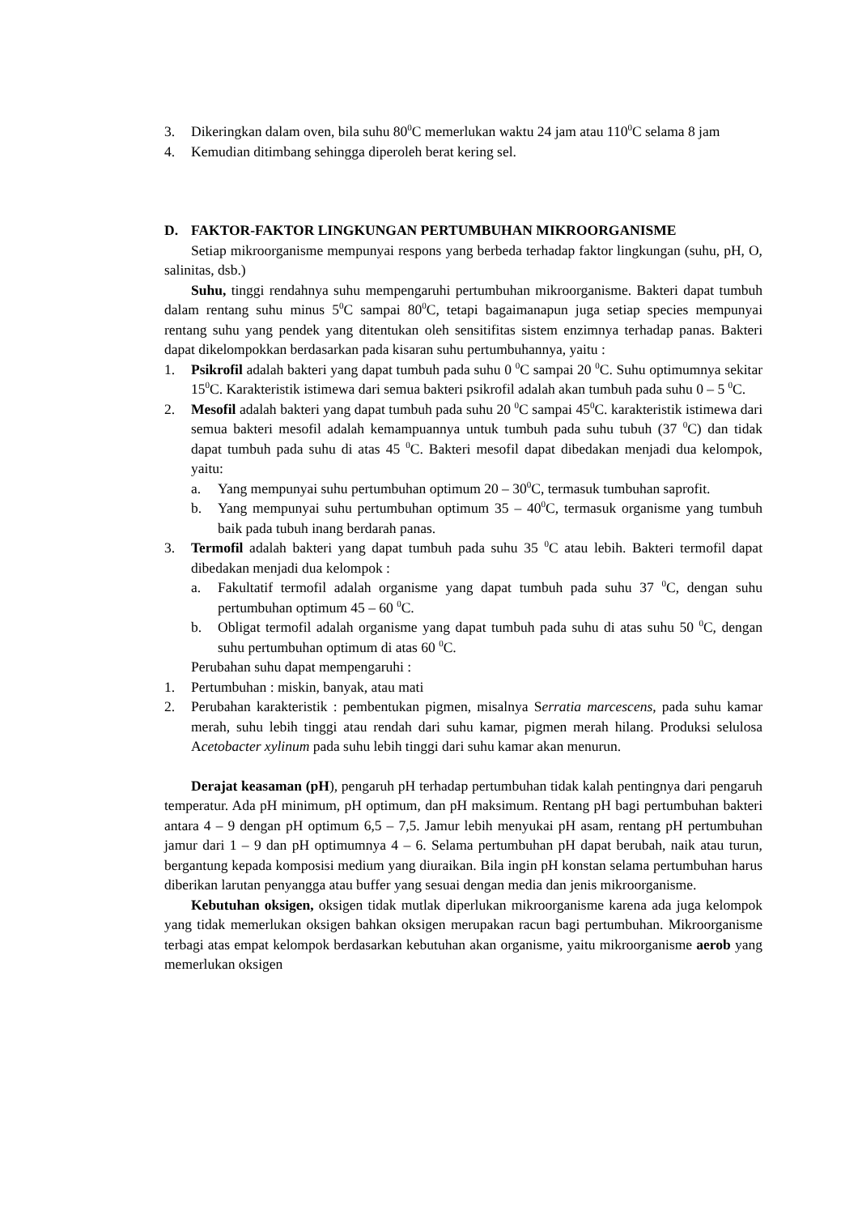3. Dikeringkan dalam oven, bila suhu 80<sup>0</sup>C memerlukan waktu 24 jam atau 110<sup>0</sup>C selama 8 jam
4. Kemudian ditimbang sehingga diperoleh berat kering sel.
D. FAKTOR-FAKTOR LINGKUNGAN PERTUMBUHAN MIKROORGANISME
Setiap mikroorganisme mempunyai respons yang berbeda terhadap faktor lingkungan (suhu, pH, O, salinitas, dsb.)
Suhu, tinggi rendahnya suhu mempengaruhi pertumbuhan mikroorganisme. Bakteri dapat tumbuh dalam rentang suhu minus 5<sup>0</sup>C sampai 80<sup>0</sup>C, tetapi bagaimanapun juga setiap species mempunyai rentang suhu yang pendek yang ditentukan oleh sensitifitas sistem enzimnya terhadap panas. Bakteri dapat dikelompokkan berdasarkan pada kisaran suhu pertumbuhannya, yaitu :
1. Psikrofil adalah bakteri yang dapat tumbuh pada suhu 0 <sup>0</sup>C sampai 20 <sup>0</sup>C. Suhu optimumnya sekitar 15<sup>0</sup>C. Karakteristik istimewa dari semua bakteri psikrofil adalah akan tumbuh pada suhu 0 – 5 <sup>0</sup>C.
2. Mesofil adalah bakteri yang dapat tumbuh pada suhu 20 <sup>0</sup>C sampai 45<sup>0</sup>C. karakteristik istimewa dari semua bakteri mesofil adalah kemampuannya untuk tumbuh pada suhu tubuh (37 <sup>0</sup>C) dan tidak dapat tumbuh pada suhu di atas 45 <sup>0</sup>C. Bakteri mesofil dapat dibedakan menjadi dua kelompok, yaitu:
a. Yang mempunyai suhu pertumbuhan optimum 20 – 30<sup>0</sup>C, termasuk tumbuhan saprofit.
b. Yang mempunyai suhu pertumbuhan optimum 35 – 40<sup>0</sup>C, termasuk organisme yang tumbuh baik pada tubuh inang berdarah panas.
3. Termofil adalah bakteri yang dapat tumbuh pada suhu 35 <sup>0</sup>C atau lebih. Bakteri termofil dapat dibedakan menjadi dua kelompok :
a. Fakultatif termofil adalah organisme yang dapat tumbuh pada suhu 37 <sup>0</sup>C, dengan suhu pertumbuhan optimum 45 – 60 <sup>0</sup>C.
b. Obligat termofil adalah organisme yang dapat tumbuh pada suhu di atas suhu 50 <sup>0</sup>C, dengan suhu pertumbuhan optimum di atas 60 <sup>0</sup>C.
Perubahan suhu dapat mempengaruhi :
1. Pertumbuhan : miskin, banyak, atau mati
2. Perubahan karakteristik : pembentukan pigmen, misalnya Serratia marcescens, pada suhu kamar merah, suhu lebih tinggi atau rendah dari suhu kamar, pigmen merah hilang. Produksi selulosa Acetobacter xylinum pada suhu lebih tinggi dari suhu kamar akan menurun.
Derajat keasaman (pH), pengaruh pH terhadap pertumbuhan tidak kalah pentingnya dari pengaruh temperatur. Ada pH minimum, pH optimum, dan pH maksimum. Rentang pH bagi pertumbuhan bakteri antara 4 – 9 dengan pH optimum 6,5 – 7,5. Jamur lebih menyukai pH asam, rentang pH pertumbuhan jamur dari 1 – 9 dan pH optimumnya 4 – 6. Selama pertumbuhan pH dapat berubah, naik atau turun, bergantung kepada komposisi medium yang diuraikan. Bila ingin pH konstan selama pertumbuhan harus diberikan larutan penyangga atau buffer yang sesuai dengan media dan jenis mikroorganisme.
Kebutuhan oksigen, oksigen tidak mutlak diperlukan mikroorganisme karena ada juga kelompok yang tidak memerlukan oksigen bahkan oksigen merupakan racun bagi pertumbuhan. Mikroorganisme terbagi atas empat kelompok berdasarkan kebutuhan akan organisme, yaitu mikroorganisme aerob yang memerlukan oksigen